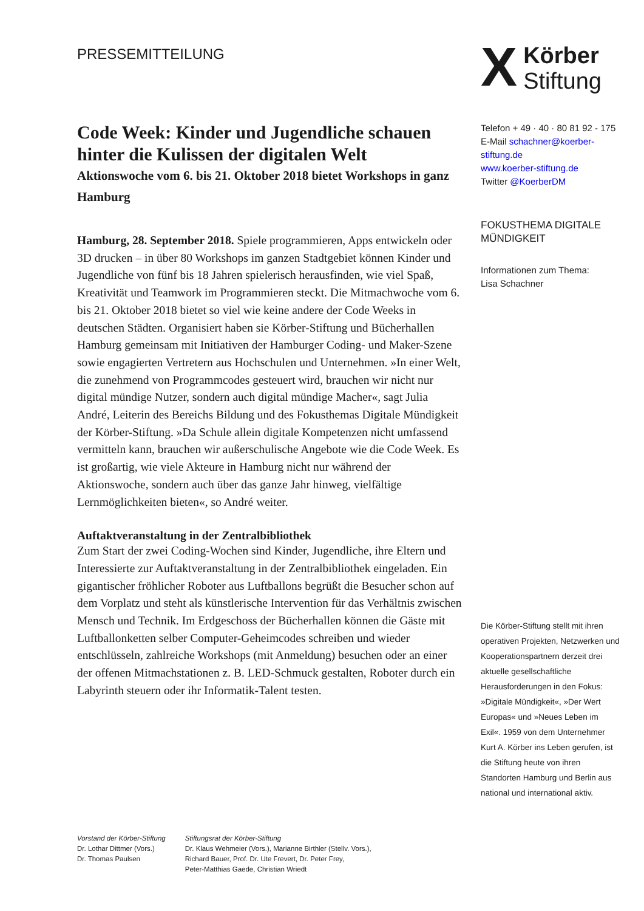PRESSEMITTEILUNG
X Körber
Stiftung
Code Week: Kinder und Jugendliche schauen hinter die Kulissen der digitalen Welt
Aktionswoche vom 6. bis 21. Oktober 2018 bietet Workshops in ganz Hamburg
Hamburg, 28. September 2018. Spiele programmieren, Apps entwickeln oder 3D drucken – in über 80 Workshops im ganzen Stadtgebiet können Kinder und Jugendliche von fünf bis 18 Jahren spielerisch herausfinden, wie viel Spaß, Kreativität und Teamwork im Programmieren steckt. Die Mitmachwoche vom 6. bis 21. Oktober 2018 bietet so viel wie keine andere der Code Weeks in deutschen Städten. Organisiert haben sie Körber-Stiftung und Bücherhallen Hamburg gemeinsam mit Initiativen der Hamburger Coding- und Maker-Szene sowie engagierten Vertretern aus Hochschulen und Unternehmen. »In einer Welt, die zunehmend von Programmcodes gesteuert wird, brauchen wir nicht nur digital mündige Nutzer, sondern auch digital mündige Macher«, sagt Julia André, Leiterin des Bereichs Bildung und des Fokusthemas Digitale Mündigkeit der Körber-Stiftung. »Da Schule allein digitale Kompetenzen nicht umfassend vermitteln kann, brauchen wir außerschulische Angebote wie die Code Week. Es ist großartig, wie viele Akteure in Hamburg nicht nur während der Aktionswoche, sondern auch über das ganze Jahr hinweg, vielfältige Lernmöglichkeiten bieten«, so André weiter.
Auftaktveranstaltung in der Zentralbibliothek
Zum Start der zwei Coding-Wochen sind Kinder, Jugendliche, ihre Eltern und Interessierte zur Auftaktveranstaltung in der Zentralbibliothek eingeladen. Ein gigantischer fröhlicher Roboter aus Luftballons begrüßt die Besucher schon auf dem Vorplatz und steht als künstlerische Intervention für das Verhältnis zwischen Mensch und Technik. Im Erdgeschoss der Bücherhallen können die Gäste mit Luftballonketten selber Computer-Geheimcodes schreiben und wieder entschlüsseln, zahlreiche Workshops (mit Anmeldung) besuchen oder an einer der offenen Mitmachstationen z. B. LED-Schmuck gestalten, Roboter durch ein Labyrinth steuern oder ihr Informatik-Talent testen.
Telefon + 49 · 40 · 80 81 92 - 175
E-Mail schachner@koerber-stiftung.de
www.koerber-stiftung.de
Twitter @KoerberDM
FOKUSTHEMA DIGITALE MÜNDIGKEIT
Informationen zum Thema:
Lisa Schachner
Die Körber-Stiftung stellt mit ihren operativen Projekten, Netzwerken und Kooperationspartnern derzeit drei aktuelle gesellschaftliche Herausforderungen in den Fokus: »Digitale Mündigkeit«, »Der Wert Europas« und »Neues Leben im Exil«. 1959 von dem Unternehmer Kurt A. Körber ins Leben gerufen, ist die Stiftung heute von ihren Standorten Hamburg und Berlin aus national und international aktiv.
Vorstand der Körber-Stiftung
Dr. Lothar Dittmer (Vors.)
Dr. Thomas Paulsen
Stiftungsrat der Körber-Stiftung
Dr. Klaus Wehmeier (Vors.), Marianne Birthler (Stellv. Vors.),
Richard Bauer, Prof. Dr. Ute Frevert, Dr. Peter Frey,
Peter-Matthias Gaede, Christian Wriedt